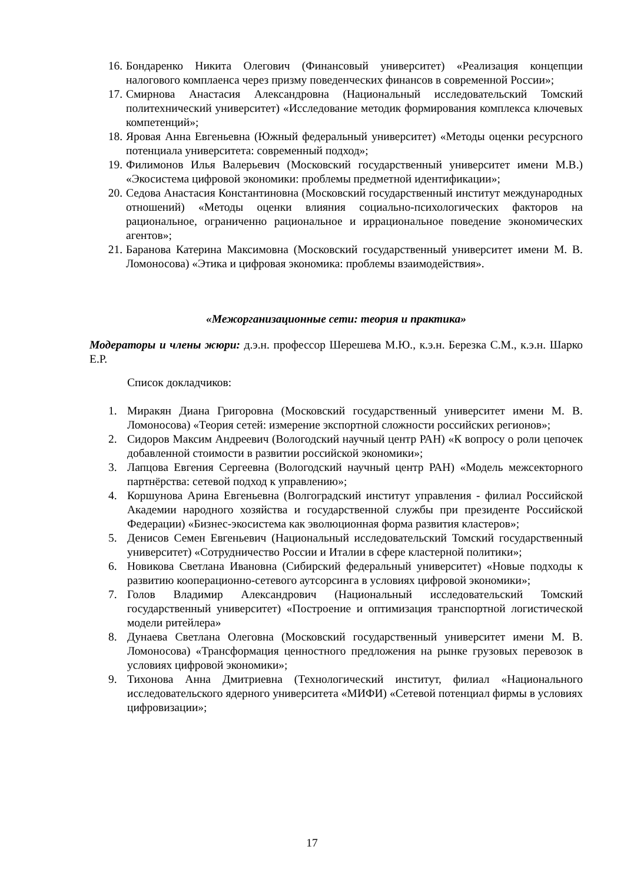16. Бондаренко Никита Олегович (Финансовый университет) «Реализация концепции налогового комплаенса через призму поведенческих финансов в современной России»;
17. Смирнова Анастасия Александровна (Национальный исследовательский Томский политехнический университет) «Исследование методик формирования комплекса ключевых компетенций»;
18. Яровая Анна Евгеньевна (Южный федеральный университет) «Методы оценки ресурсного потенциала университета: современный подход»;
19. Филимонов Илья Валерьевич (Московский государственный университет имени М.В.) «Экосистема цифровой экономики: проблемы предметной идентификации»;
20. Седова Анастасия Константиновна (Московский государственный институт международных отношений) «Методы оценки влияния социально-психологических факторов на рациональное, ограниченно рациональное и иррациональное поведение экономических агентов»;
21. Баранова Катерина Максимовна (Московский государственный университет имени М. В. Ломоносова) «Этика и цифровая экономика: проблемы взаимодействия».
«Межорганизационные сети: теория и практика»
Модераторы и члены жюри: д.э.н. профессор Шерешева М.Ю., к.э.н. Березка С.М., к.э.н. Шарко Е.Р.
Список докладчиков:
1. Миракян Диана Григоровна (Московский государственный университет имени М. В. Ломоносова) «Теория сетей: измерение экспортной сложности российских регионов»;
2. Сидоров Максим Андреевич (Вологодский научный центр РАН) «К вопросу о роли цепочек добавленной стоимости в развитии российской экономики»;
3. Лапцова Евгения Сергеевна (Вологодский научный центр РАН) «Модель межсекторного партнёрства: сетевой подход к управлению»;
4. Коршунова Арина Евгеньевна (Волгоградский институт управления - филиал Российской Академии народного хозяйства и государственной службы при президенте Российской Федерации) «Бизнес-экосистема как эволюционная форма развития кластеров»;
5. Денисов Семен Евгеньевич (Национальный исследовательский Томский государственный университет) «Сотрудничество России и Италии в сфере кластерной политики»;
6. Новикова Светлана Ивановна (Сибирский федеральный университет) «Новые подходы к развитию кооперационно-сетевого аутсорсинга в условиях цифровой экономики»;
7. Голов Владимир Александрович (Национальный исследовательский Томский государственный университет) «Построение и оптимизация транспортной логистической модели ритейлера»
8. Дунаева Светлана Олеговна (Московский государственный университет имени М. В. Ломоносова) «Трансформация ценностного предложения на рынке грузовых перевозок в условиях цифровой экономики»;
9. Тихонова Анна Дмитриевна (Технологический институт, филиал «Национального исследовательского ядерного университета «МИФИ) «Сетевой потенциал фирмы в условиях цифровизации»;
17